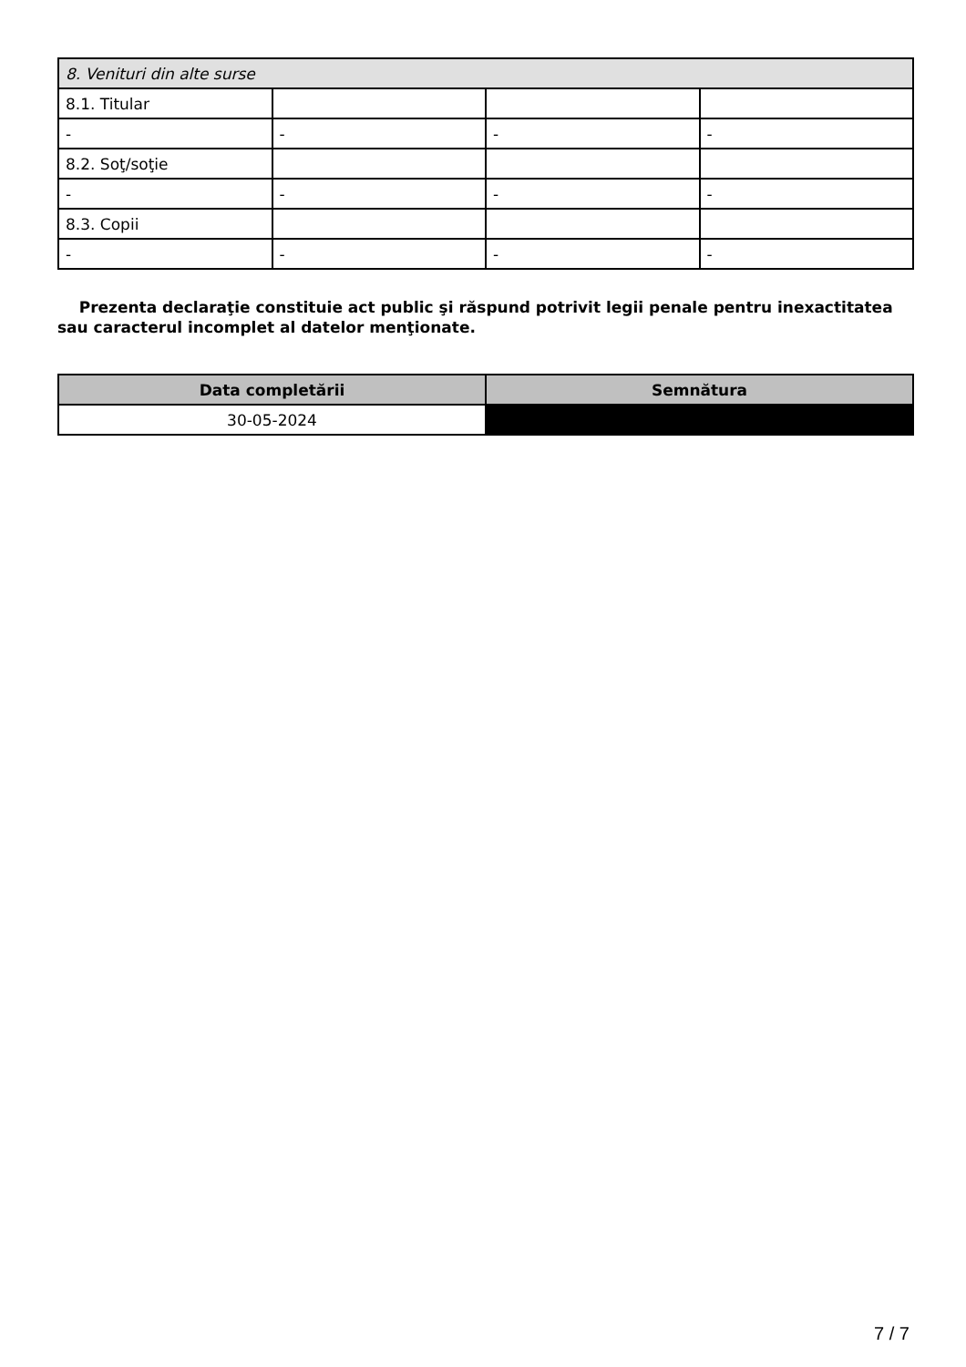| 8. Venituri din alte surse | | | |
| 8.1. Titular | | | |
| - | - | - | - |
| 8.2. Soţ/soţie | | | |
| - | - | - | - |
| 8.3. Copii | | | |
| - | - | - | - |
Prezenta declaraţie constituie act public şi răspund potrivit legii penale pentru inexactitatea sau caracterul incomplet al datelor menţionate.
| Data completării | Semnătura |
| --- | --- |
| 30-05-2024 | |
7 / 7